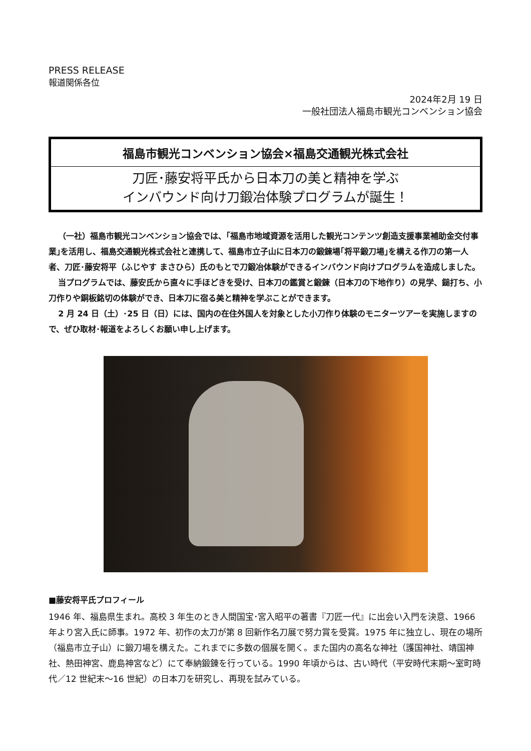PRESS RELEASE
報道関係各位
2024年2月 19 日
一般社団法人福島市観光コンベンション協会
福島市観光コンベンション協会×福島交通観光株式会社
刀匠･藤安将平氏から日本刀の美と精神を学ぶ
インバウンド向け刀鍛冶体験プログラムが誕生！
（一社）福島市観光コンベンション協会では、｢福島市地域資源を活用した観光コンテンツ創造支援事業補助金交付事業｣を活用し、福島交通観光株式会社と連携して、福島市立子山に日本刀の鍛錬場｢将平鍛刀場｣を構える作刀の第一人者、刀匠･藤安将平（ふじやす まさひら）氏のもとで刀鍛冶体験ができるインバウンド向けプログラムを造成しました。
当プログラムでは、藤安氏から直々に手ほどきを受け、日本刀の鑑賞と鍛錬（日本刀の下地作り）の見学、鎚打ち、小刀作りや銅板銘切の体験ができ、日本刀に宿る美と精神を学ぶことができます。
2 月 24 日（土）･25 日（日）には、国内の在住外国人を対象とした小刀作り体験のモニターツアーを実施しますので、ぜひ取材･報道をよろしくお願い申し上げます。
■藤安将平氏プロフィール
1946 年、福島県生まれ。高校 3 年生のとき人間国宝･宮入昭平の著書『刀匠一代』に出会い入門を決意、1966 年より宮入氏に師事。1972 年、初作の太刀が第 8 回新作名刀展で努力賞を受賞。1975 年に独立し、現在の場所（福島市立子山）に鍛刀場を構えた。これまでに多数の個展を開く。また国内の高名な神社（護国神社、靖国神社、熱田神宮、鹿島神宮など）にて奉納鍛錬を行っている。1990 年頃からは、古い時代（平安時代末期～室町時代／12 世紀末～16 世紀）の日本刀を研究し、再現を試みている。